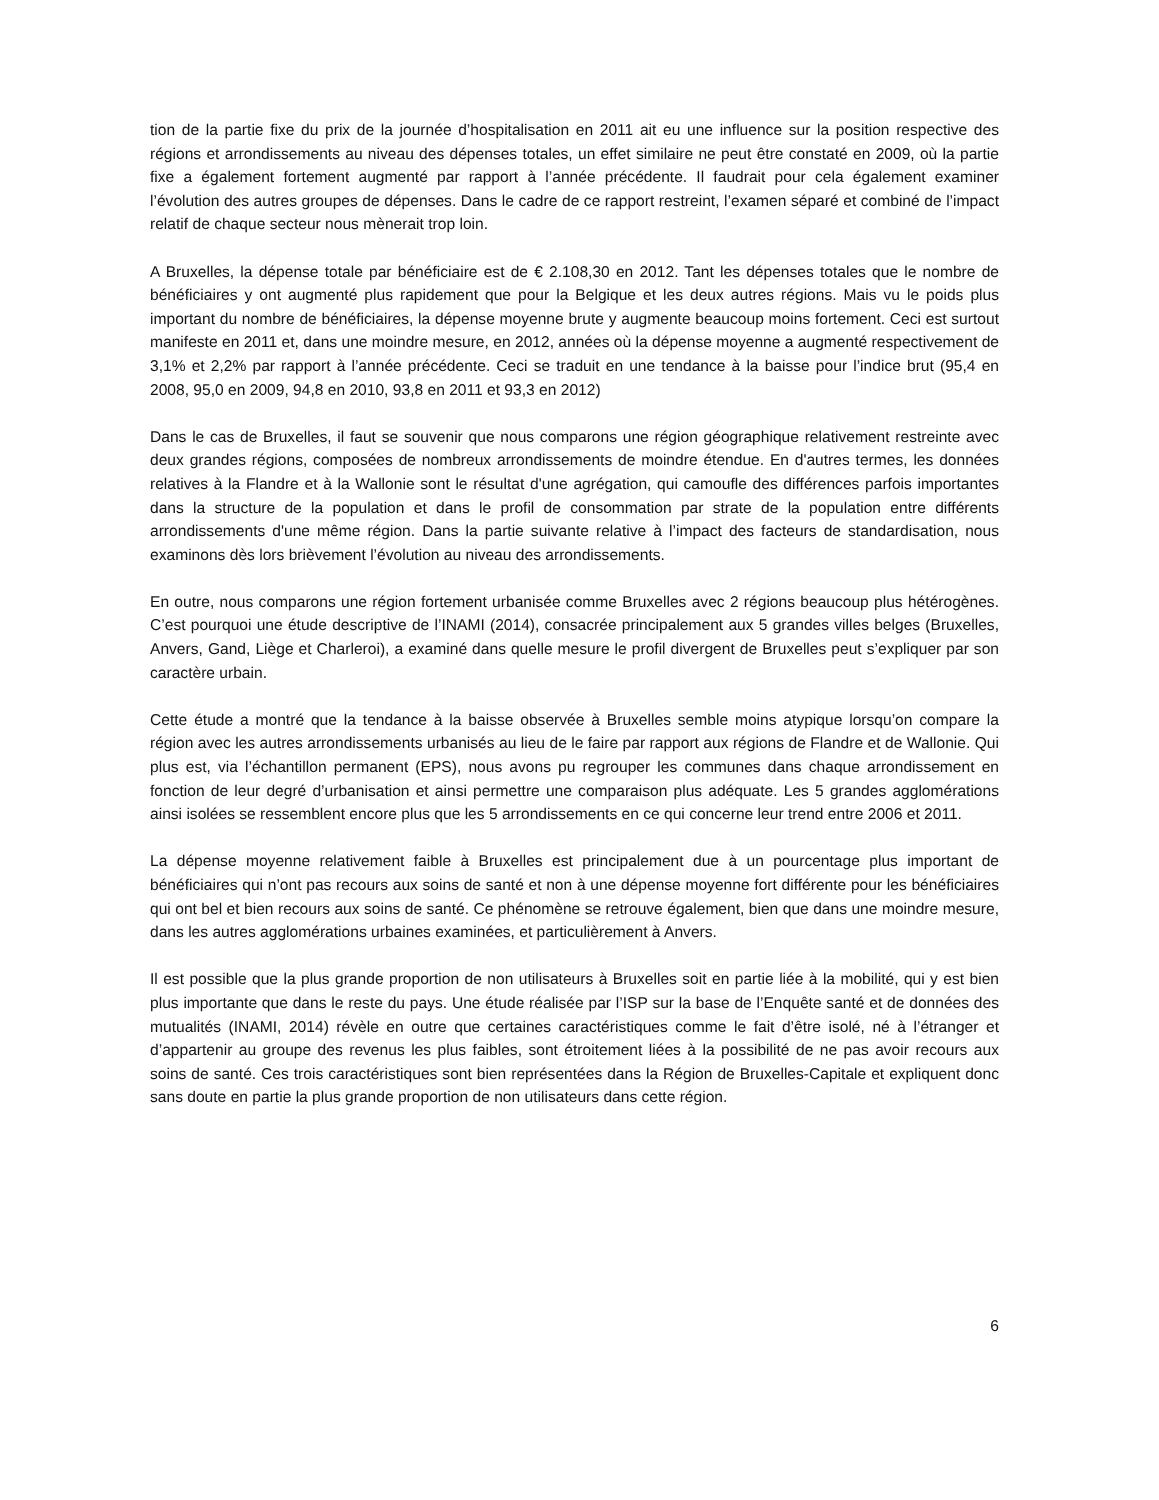tion de la partie fixe du prix de la journée d’hospitalisation en 2011 ait eu une influence sur la position respective des régions et arrondissements au niveau des dépenses totales, un effet similaire ne peut être constaté en 2009, où la partie fixe a également fortement augmenté par rapport à l’année précédente. Il faudrait pour cela également examiner l’évolution des autres groupes de dépenses. Dans le cadre de ce rapport restreint, l’examen séparé et combiné de l’impact relatif de chaque secteur nous mènerait trop loin.
A Bruxelles, la dépense totale par bénéficiaire est de € 2.108,30 en 2012. Tant les dépenses totales que le nombre de bénéficiaires y ont augmenté plus rapidement que pour la Belgique et les deux autres régions. Mais vu le poids plus important du nombre de bénéficiaires, la dépense moyenne brute y augmente beaucoup moins fortement. Ceci est surtout manifeste en 2011 et, dans une moindre mesure, en 2012, années où la dépense moyenne a augmenté respectivement de 3,1% et 2,2% par rapport à l’année précédente. Ceci se traduit en une tendance à la baisse pour l’indice brut (95,4 en 2008, 95,0 en 2009, 94,8 en 2010, 93,8 en 2011 et 93,3 en 2012)
Dans le cas de Bruxelles, il faut se souvenir que nous comparons une région géographique relativement restreinte avec deux grandes régions, composées de nombreux arrondissements de moindre étendue. En d'autres termes, les données relatives à la Flandre et à la Wallonie sont le résultat d'une agrégation, qui camoufle des différences parfois importantes dans la structure de la population et dans le profil de consommation par strate de la population entre différents arrondissements d'une même région. Dans la partie suivante relative à l’impact des facteurs de standardisation, nous examinons dès lors brièvement l’évolution au niveau des arrondissements.
En outre, nous comparons une région fortement urbanisée comme Bruxelles avec 2 régions beaucoup plus hétérogènes. C’est pourquoi une étude descriptive de l’INAMI (2014), consacrée principalement aux 5 grandes villes belges (Bruxelles, Anvers, Gand, Liège et Charleroi), a examiné dans quelle mesure le profil divergent de Bruxelles peut s’expliquer par son caractère urbain.
Cette étude a montré que la tendance à la baisse observée à Bruxelles semble moins atypique lorsqu’on compare la région avec les autres arrondissements urbanisés au lieu de le faire par rapport aux régions de Flandre et de Wallonie. Qui plus est, via l’échantillon permanent (EPS), nous avons pu regrouper les communes dans chaque arrondissement en fonction de leur degré d’urbanisation et ainsi permettre une comparaison plus adéquate. Les 5 grandes agglomérations ainsi isolées se ressemblent encore plus que les 5 arrondissements en ce qui concerne leur trend entre 2006 et 2011.
La dépense moyenne relativement faible à Bruxelles est principalement due à un pourcentage plus important de bénéficiaires qui n’ont pas recours aux soins de santé et non à une dépense moyenne fort différente pour les bénéficiaires qui ont bel et bien recours aux soins de santé. Ce phénomène se retrouve également, bien que dans une moindre mesure, dans les autres agglomérations urbaines examinées, et particulièrement à Anvers.
Il est possible que la plus grande proportion de non utilisateurs à Bruxelles soit en partie liée à la mobilité, qui y est bien plus importante que dans le reste du pays. Une étude réalisée par l’ISP sur la base de l’Enquête santé et de données des mutualités (INAMI, 2014) révèle en outre que certaines caractéristiques comme le fait d’être isolé, né à l’étranger et d’appartenir au groupe des revenus les plus faibles, sont étroitement liées à la possibilité de ne pas avoir recours aux soins de santé. Ces trois caractéristiques sont bien représentées dans la Région de Bruxelles-Capitale et expliquent donc sans doute en partie la plus grande proportion de non utilisateurs dans cette région.
6